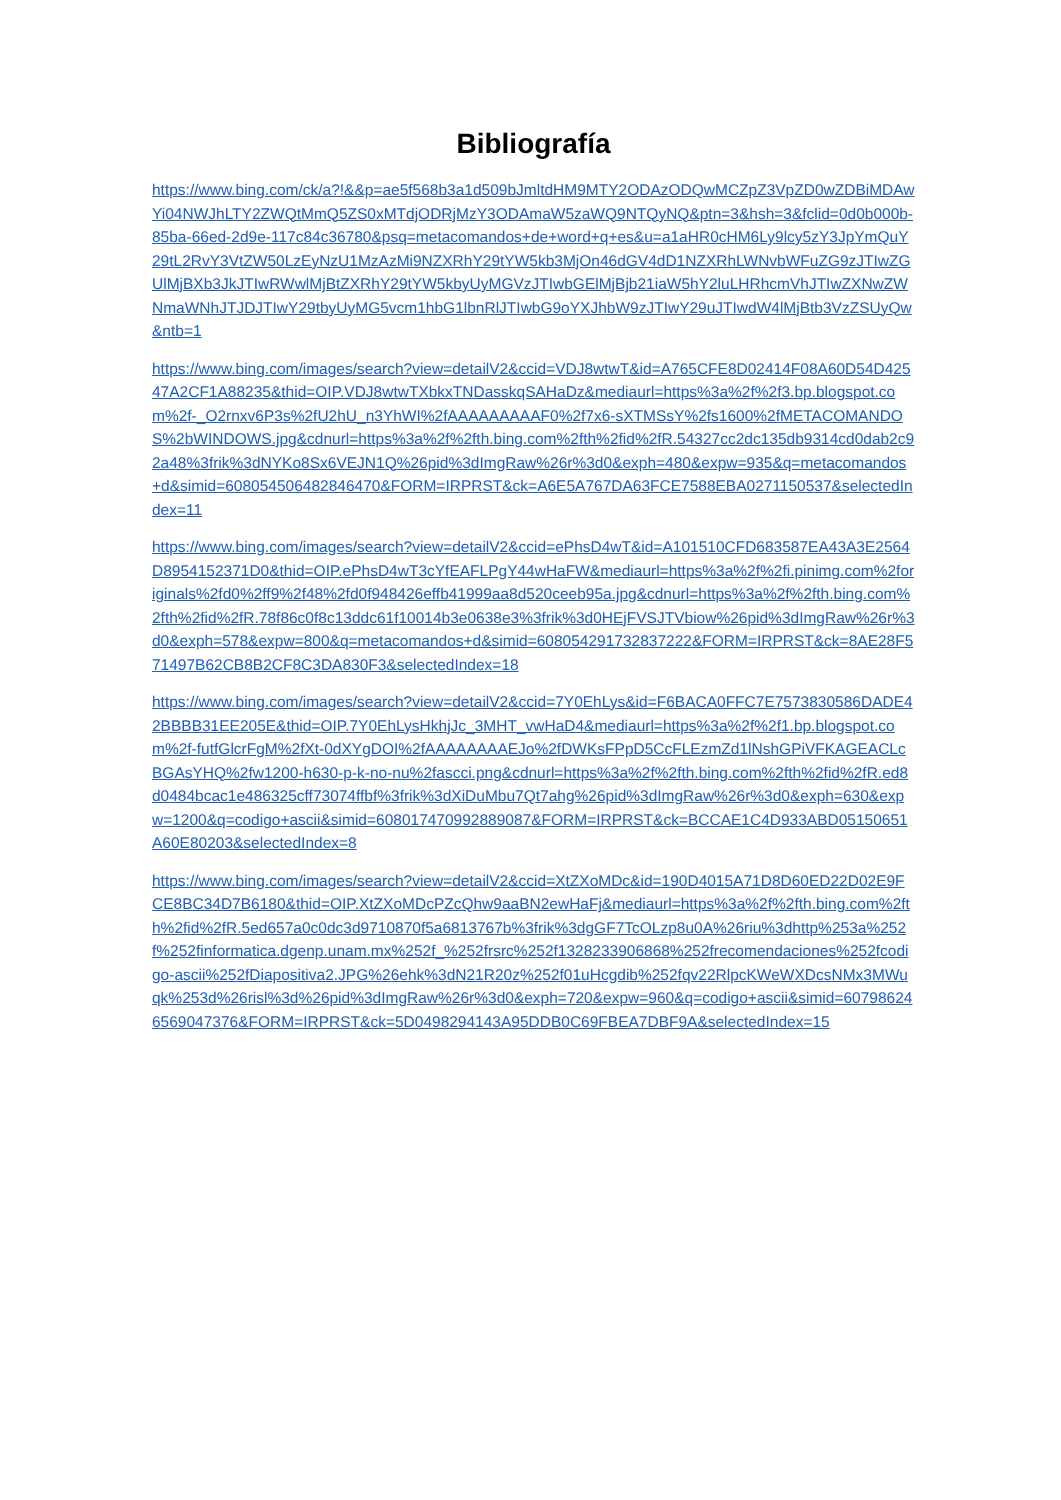Bibliografía
https://www.bing.com/ck/a?!&&p=ae5f568b3a1d509bJmltdHM9MTY2ODAzODQwMCZpZ3VpZD0wZDBiMDAwYi04NWJhLTY2ZWQtMmQ5ZS0xMTdjODRjMzY3ODAmaW5zaWQ9NTQyNQ&ptn=3&hsh=3&fclid=0d0b000b-85ba-66ed-2d9e-117c84c36780&psq=metacomandos+de+word+q+es&u=a1aHR0cHM6Ly9lcy5zY3JpYmQuY29tL2RvY3VtZW50LzEyNzU1MzAzMi9NZXRhY29tYW5kb3MjOn46dGV4dD1NZXRhLWNvbWFuZG9zJTIwZGUlMjBXb3JkJTIwRWwlMjBtZXRhY29tYW5kbyUyMGVzJTIwbGElMjBjb21iaW5hY2luLHRhcmVhJTIwZXNwZWNmaWNhJTJDJTIwY29tbyUyMG5vcm1hbG1lbnRlJTIwbG9oYXJhbW9zJTIwY29uJTIwdW4lMjBtb3VzZSUyQw&ntb=1
https://www.bing.com/images/search?view=detailV2&ccid=VDJ8wtwT&id=A765CFE8D02414F08A60D54D42547A2CF1A88235&thid=OIP.VDJ8wtwTXbkxTNDasskqSAHaDz&mediaurl=https%3a%2f%2f3.bp.blogspot.com%2f-_O2rnxv6P3s%2fU2hU_n3YhWI%2fAAAAAAAAAF0%2f7x6-sXTMSsY%2fs1600%2fMETACOMANDOS%2bWINDOWS.jpg&cdnurl=https%3a%2f%2fth.bing.com%2fth%2fid%2fR.54327cc2dc135db9314cd0dab2c92a48%3frik%3dNYKo8Sx6VEJN1Q%26pid%3dImgRaw%26r%3d0&exph=480&expw=935&q=metacomandos+d&simid=608054506482846470&FORM=IRPRST&ck=A6E5A767DA63FCE7588EBA0271150537&selectedIndex=11
https://www.bing.com/images/search?view=detailV2&ccid=ePhsD4wT&id=A101510CFD683587EA43A3E2564D8954152371D0&thid=OIP.ePhsD4wT3cYfEAFLPgY44wHaFW&mediaurl=https%3a%2f%2fi.pinimg.com%2foriginals%2fd0%2ff9%2f48%2fd0f948426effb41999aa8d520ceeb95a.jpg&cdnurl=https%3a%2f%2fth.bing.com%2fth%2fid%2fR.78f86c0f8c13ddc61f10014b3e0638e3%3frik%3d0HEjFVSJTVbiow%26pid%3dImgRaw%26r%3d0&exph=578&expw=800&q=metacomandos+d&simid=608054291732837222&FORM=IRPRST&ck=8AE28F571497B62CB8B2CF8C3DA830F3&selectedIndex=18
https://www.bing.com/images/search?view=detailV2&ccid=7Y0EhLys&id=F6BACA0FFC7E7573830586DADE42BBBB31EE205E&thid=OIP.7Y0EhLysHkhjJc_3MHT_vwHaD4&mediaurl=https%3a%2f%2f1.bp.blogspot.com%2f-futfGlcrFgM%2fXt-0dXYgDOI%2fAAAAAAAAEJo%2fDWKsFPpD5CcFLEzmZd1lNshGPiVFKAGEACLcBGAsYHQ%2fw1200-h630-p-k-no-nu%2fascci.png&cdnurl=https%3a%2f%2fth.bing.com%2fth%2fid%2fR.ed8d0484bcac1e486325cff73074ffbf%3frik%3dXiDuMbu7Qt7ahg%26pid%3dImgRaw%26r%3d0&exph=630&expw=1200&q=codigo+ascii&simid=608017470992889087&FORM=IRPRST&ck=BCCAE1C4D933ABD05150651A60E80203&selectedIndex=8
https://www.bing.com/images/search?view=detailV2&ccid=XtZXoMDc&id=190D4015A71D8D60ED22D02E9FCE8BC34D7B6180&thid=OIP.XtZXoMDcPZcQhw9aaBN2ewHaFj&mediaurl=https%3a%2f%2fth.bing.com%2fth%2fid%2fR.5ed657a0c0dc3d9710870f5a6813767b%3frik%3dgGF7TcOLzp8u0A%26riu%3dhttp%253a%252f%252finformatica.dgenp.unam.mx%252f_%252frsrc%252f1328233906868%252frecomendaciones%252fcodigo-ascii%252fDiapositiva2.JPG%26ehk%3dN21R20z%252f01uHcgdib%252fqv22RlpcKWeWXDcsNMx3MWuqk%253d%26risl%3d%26pid%3dImgRaw%26r%3d0&exph=720&expw=960&q=codigo+ascii&simid=607986246569047376&FORM=IRPRST&ck=5D0498294143A95DDB0C69FBEA7DBF9A&selectedIndex=15